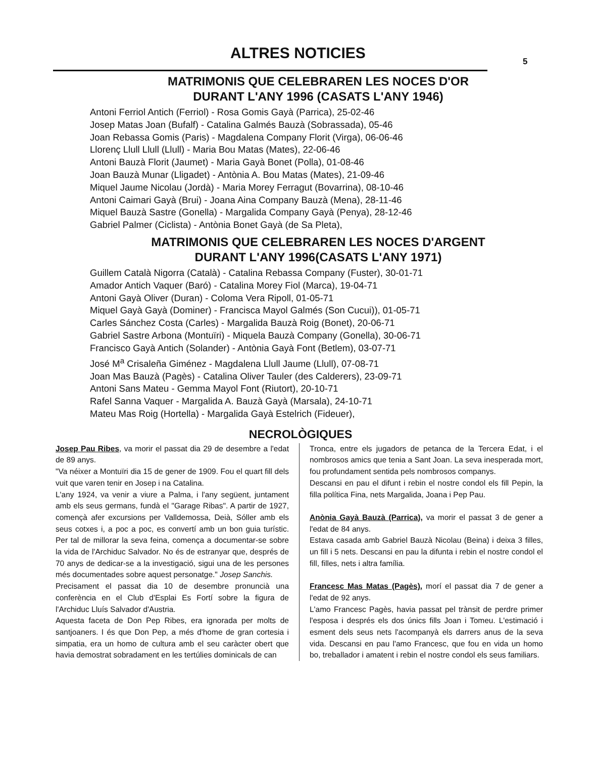ALTRES NOTICIES 5
MATRIMONIS QUE CELEBRAREN LES NOCES D'OR
DURANT L'ANY 1996 (CASATS L'ANY 1946)
Antoni Ferriol Antich (Ferriol) - Rosa Gomis Gayà (Parrica), 25-02-46
Josep Matas Joan (Bufalf) - Catalina Galmés Bauzà (Sobrassada), 05-46
Joan Rebassa Gomis (Paris) - Magdalena Company Florit (Virga), 06-06-46
Llorenç Llull Llull (Llull) - Maria Bou Matas (Mates), 22-06-46
Antoni Bauzà Florit (Jaumet) - Maria Gayà Bonet (Polla), 01-08-46
Joan Bauzà Munar (Lligadet) - Antònia A. Bou Matas (Mates), 21-09-46
Miquel Jaume Nicolau (Jordà) - Maria Morey Ferragut (Bovarrina), 08-10-46
Antoni Caimari Gayà (Brui) - Joana Aina Company Bauzà (Mena), 28-11-46
Miquel Bauzà Sastre (Gonella) - Margalida Company Gayà (Penya), 28-12-46
Gabriel Palmer (Ciclista) - Antònia Bonet Gayà (de Sa Pleta),
MATRIMONIS QUE CELEBRAREN LES NOCES D'ARGENT
DURANT L'ANY 1996(CASATS L'ANY 1971)
Guillem Català Nigorra (Català) - Catalina Rebassa Company (Fuster), 30-01-71
Amador Antich Vaquer (Baró) - Catalina Morey Fiol (Marca), 19-04-71
Antoni Gayà Oliver (Duran) - Coloma Vera Ripoll, 01-05-71
Miquel Gayà Gayà (Dominer) - Francisca Mayol Galmés (Son Cucui)), 01-05-71
Carles Sánchez Costa (Carles) - Margalida Bauzà Roig (Bonet), 20-06-71
Gabriel Sastre Arbona (Montuïri) - Miquela Bauzà Company (Gonella), 30-06-71
Francisco Gayà Antich (Solander) - Antònia Gayà Font (Betlem), 03-07-71
José M<sup>a</sup> Crisaleña Giménez - Magdalena Llull Jaume (Llull), 07-08-71
Joan Mas Bauzà (Pagès) - Catalina Oliver Tauler (des Calderers), 23-09-71
Antoni Sans Mateu - Gemma Mayol Font (Riutort), 20-10-71
Rafel Sanna Vaquer - Margalida A. Bauzà Gayà (Marsala), 24-10-71
Mateu Mas Roig (Hortella) - Margalida Gayà Estelrich (Fideuer),
NECROLÒGIQUES
Josep Pau Ribes, va morir el passat dia 29 de desembre a l'edat de 89 anys.
"Va néixer a Montuïri dia 15 de gener de 1909. Fou el quart fill dels vuit que varen tenir en Josep i na Catalina.
L'any 1924, va venir a viure a Palma, i l'any següent, juntament amb els seus germans, fundà el "Garage Ribas". A partir de 1927, començà afer excursions per Valldemossa, Deià, Sóller amb els seus cotxes i, a poc a poc, es convertí amb un bon guia turístic. Per tal de millorar la seva feina, comença a documentar-se sobre la vida de l'Archiduc Salvador. No és de estranyar que, després de 70 anys de dedicar-se a la investigació, sigui una de les persones més documentades sobre aquest personatge." Josep Sanchis.
Precisament el passat dia 10 de desembre pronuncià una conferència en el Club d'Esplai Es Fortí sobre la figura de l'Archiduc Lluís Salvador d'Austria.
Aquesta faceta de Don Pep Ribes, era ignorada per molts de santjoaners. I és que Don Pep, a més d'home de gran cortesia i simpatia, era un homo de cultura amb el seu caràcter obert que havia demostrat sobradament en les tertúlies dominicals de can
Tronca, entre els jugadors de petanca de la Tercera Edat, i el nombrosos amics que tenia a Sant Joan. La seva inesperada mort, fou profundament sentida pels nombrosos companys.
Descansi en pau el difunt i rebin el nostre condol els fill Pepin, la filla política Fina, nets Margalida, Joana i Pep Pau.
Anònia Gayà Bauzà (Parrica), va morir el passat 3 de gener a l'edat de 84 anys.
Estava casada amb Gabriel Bauzà Nicolau (Beina) i deixa 3 filles, un fill i 5 nets. Descansi en pau la difunta i rebin el nostre condol el fill, filles, nets i altra família.
Francesc Mas Matas (Pagès), morí el passat dia 7 de gener a l'edat de 92 anys.
L'amo Francesc Pagès, havia passat pel trànsit de perdre primer l'esposa i després els dos únics fills Joan i Tomeu. L'estimació i esment dels seus nets l'acompanyà els darrers anus de la seva vida. Descansi en pau l'amo Francesc, que fou en vida un homo bo, treballador i amatent i rebin el nostre condol els seus familiars.